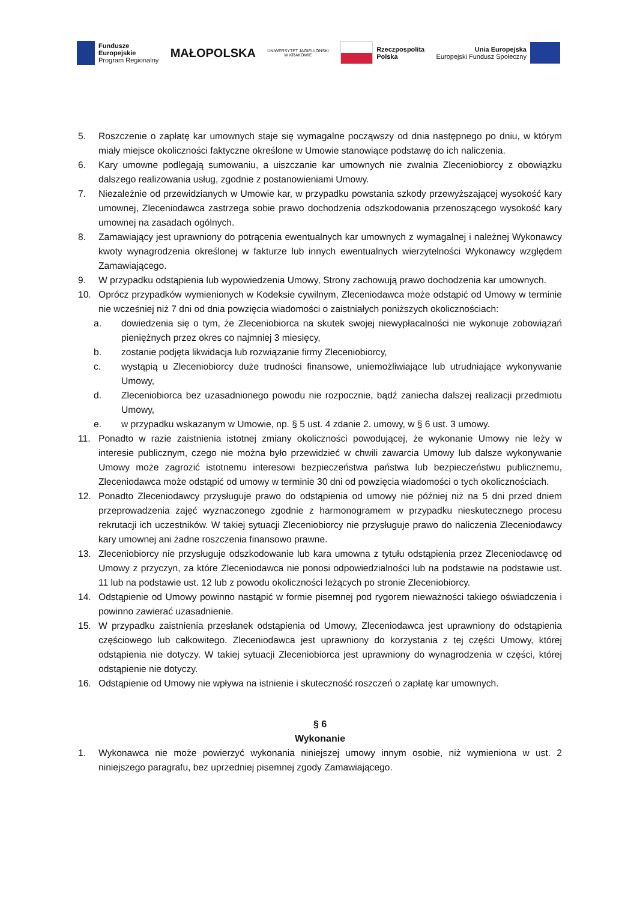Fundusze
Europejskie
Program Regionalny
MAŁOPOLSKA
UNIWERSYTET JAGIELLOŃSKI
W KRAKOWIE
Rzeczpospolita
Polska
Unia Europejska
Europejski Fundusz Społeczny
5. Roszczenie o zapłatę kar umownych staje się wymagalne począwszy od dnia następnego po dniu, w którym miały miejsce okoliczności faktyczne określone w Umowie stanowiące podstawę do ich naliczenia.
6. Kary umowne podlegają sumowaniu, a uiszczanie kar umownych nie zwalnia Zleceniobiorcy z obowiązku dalszego realizowania usług, zgodnie z postanowieniami Umowy.
7. Niezależnie od przewidzianych w Umowie kar, w przypadku powstania szkody przewyższającej wysokość kary umownej, Zleceniodawca zastrzega sobie prawo dochodzenia odszkodowania przenoszącego wysokość kary umownej na zasadach ogólnych.
8. Zamawiający jest uprawniony do potrącenia ewentualnych kar umownych z wymagalnej i należnej Wykonawcy kwoty wynagrodzenia określonej w fakturze lub innych ewentualnych wierzytelności Wykonawcy względem Zamawiającego.
9. W przypadku odstąpienia lub wypowiedzenia Umowy, Strony zachowują prawo dochodzenia kar umownych.
10. Oprócz przypadków wymienionych w Kodeksie cywilnym, Zleceniodawca może odstąpić od Umowy w terminie nie wcześniej niż 7 dni od dnia powzięcia wiadomości o zaistniałych poniższych okolicznościach:
a. dowiedzenia się o tym, że Zleceniobiorca na skutek swojej niewypłacalności nie wykonuje zobowiązań pieniężnych przez okres co najmniej 3 miesięcy,
b. zostanie podjęta likwidacja lub rozwiązanie firmy Zleceniobiorcy,
c. wystąpią u Zleceniobiorcy duże trudności finansowe, uniemożliwiające lub utrudniające wykonywanie Umowy,
d. Zleceniobiorca bez uzasadnionego powodu nie rozpocznie, bądź zaniecha dalszej realizacji przedmiotu Umowy,
e. w przypadku wskazanym w Umowie, np. § 5 ust. 4 zdanie 2. umowy, w § 6 ust. 3 umowy.
11. Ponadto w razie zaistnienia istotnej zmiany okoliczności powodującej, że wykonanie Umowy nie leży w interesie publicznym, czego nie można było przewidzieć w chwili zawarcia Umowy lub dalsze wykonywanie Umowy może zagrozić istotnemu interesowi bezpieczeństwa państwa lub bezpieczeństwu publicznemu, Zleceniodawca może odstąpić od umowy w terminie 30 dni od powzięcia wiadomości o tych okolicznościach.
12. Ponadto Zleceniodawcy przysługuje prawo do odstąpienia od umowy nie później niż na 5 dni przed dniem przeprowadzenia zajęć wyznaczonego zgodnie z harmonogramem w przypadku nieskutecznego procesu rekrutacji ich uczestników. W takiej sytuacji Zleceniobiorcy nie przysługuje prawo do naliczenia Zleceniodawcy kary umownej ani żadne roszczenia finansowo prawne.
13. Zleceniobiorcy nie przysługuje odszkodowanie lub kara umowna z tytułu odstąpienia przez Zleceniodawcę od Umowy z przyczyn, za które Zleceniodawca nie ponosi odpowiedzialności lub na podstawie na podstawie ust. 11 lub na podstawie ust. 12 lub z powodu okoliczności leżących po stronie Zleceniobiorcy.
14. Odstąpienie od Umowy powinno nastąpić w formie pisemnej pod rygorem nieważności takiego oświadczenia i powinno zawierać uzasadnienie.
15. W przypadku zaistnienia przesłanek odstąpienia od Umowy, Zleceniodawca jest uprawniony do odstąpienia częściowego lub całkowitego. Zleceniodawca jest uprawniony do korzystania z tej części Umowy, której odstąpienia nie dotyczy. W takiej sytuacji Zleceniobiorca jest uprawniony do wynagrodzenia w części, której odstąpienie nie dotyczy.
16. Odstąpienie od Umowy nie wpływa na istnienie i skuteczność roszczeń o zapłatę kar umownych.
§ 6
Wykonanie
1. Wykonawca nie może powierzyć wykonania niniejszej umowy innym osobie, niż wymieniona w ust. 2 niniejszego paragrafu, bez uprzedniej pisemnej zgody Zamawiającego.